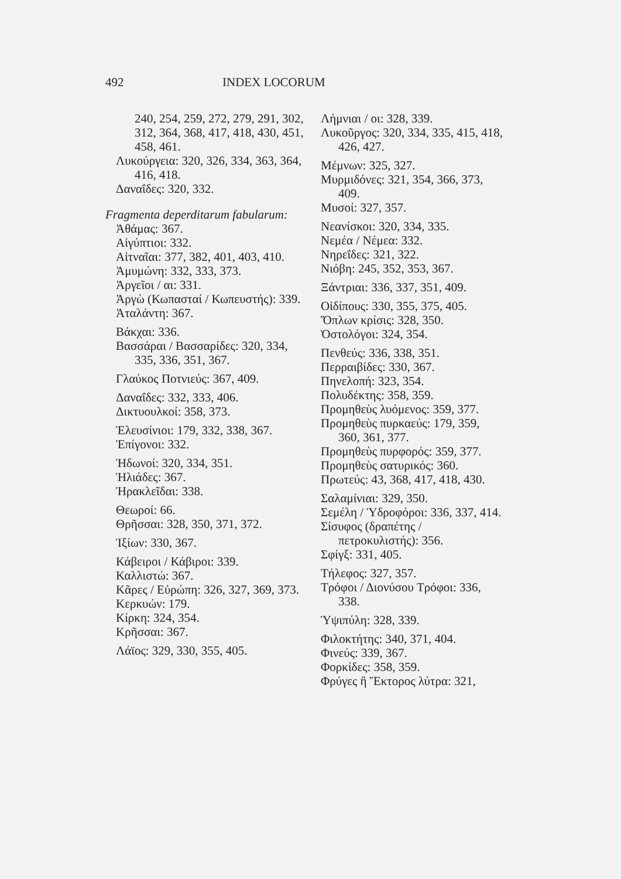492 INDEX LOCORUM
240, 254, 259, 272, 279, 291, 302, 312, 364, 368, 417, 418, 430, 451, 458, 461.
Λυκούργεια: 320, 326, 334, 363, 364, 416, 418.
Δαναΐδες: 320, 332.
Fragmenta deperditarum fabularum:
Ἀθάμας: 367.
Αἰγύπτιοι: 332.
Αἰτναῖαι: 377, 382, 401, 403, 410.
Ἀμυμώνη: 332, 333, 373.
Ἀργεῖοι / αι: 331.
Ἀργὼ (Κωπασταί / Κωπευστής): 339.
Ἀταλάντη: 367.
Βάκχαι: 336.
Βασσάραι / Βασσαρίδες: 320, 334, 335, 336, 351, 367.
Γλαύκος Ποτνιεύς: 367, 409.
Δαναΐδες: 332, 333, 406.
Δικτυουλκοί: 358, 373.
Ἐλευσίνιοι: 179, 332, 338, 367.
Ἐπίγονοι: 332.
Ἠδωνοί: 320, 334, 351.
Ἡλιάδες: 367.
Ἡρακλεῖδαι: 338.
Θεωροί: 66.
Θρῆσσαι: 328, 350, 371, 372.
Ἰξίων: 330, 367.
Κάβειροι / Κάβιροι: 339.
Καλλιστώ: 367.
Κᾶρες / Εὐρώπη: 326, 327, 369, 373.
Κερκυών: 179.
Κίρκη: 324, 354.
Κρῆσσαι: 367.
Λάϊος: 329, 330, 355, 405.
Λήμνιαι / οι: 328, 339.
Λυκοῦργος: 320, 334, 335, 415, 418, 426, 427.
Μέμνων: 325, 327.
Μυρμιδόνες: 321, 354, 366, 373, 409.
Μυσοί: 327, 357.
Νεανίσκοι: 320, 334, 335.
Νεμέα / Νέμεα: 332.
Νηρεΐδες: 321, 322.
Νιόβη: 245, 352, 353, 367.
Ξάντριαι: 336, 337, 351, 409.
Οἰδίπους: 330, 355, 375, 405.
Ὅπλων κρίσις: 328, 350.
Ὀστολόγοι: 324, 354.
Πενθεύς: 336, 338, 351.
Περραιβίδες: 330, 367.
Πηνελοπή: 323, 354.
Πολυδέκτης: 358, 359.
Προμηθεὺς λυόμενος: 359, 377.
Προμηθεὺς πυρκαεύς: 179, 359, 360, 361, 377.
Προμηθεὺς πυρφορός: 359, 377.
Προμηθεὺς σατυρικός: 360.
Πρωτεύς: 43, 368, 417, 418, 430.
Σαλαμίνιαι: 329, 350.
Σεμέλη / Ὑδροφόροι: 336, 337, 414.
Σίσυφος (δραπέτης / πετροκυλιστής): 356.
Σφίγξ: 331, 405.
Τήλεφος: 327, 357.
Τρόφοι / Διονύσου Τρόφοι: 336, 338.
Ὑψιπύλη: 328, 339.
Φιλοκτήτης: 340, 371, 404.
Φινεύς: 339, 367.
Φορκίδες: 358, 359.
Φρύγες ἢ Ἕκτορος λύτρα: 321,